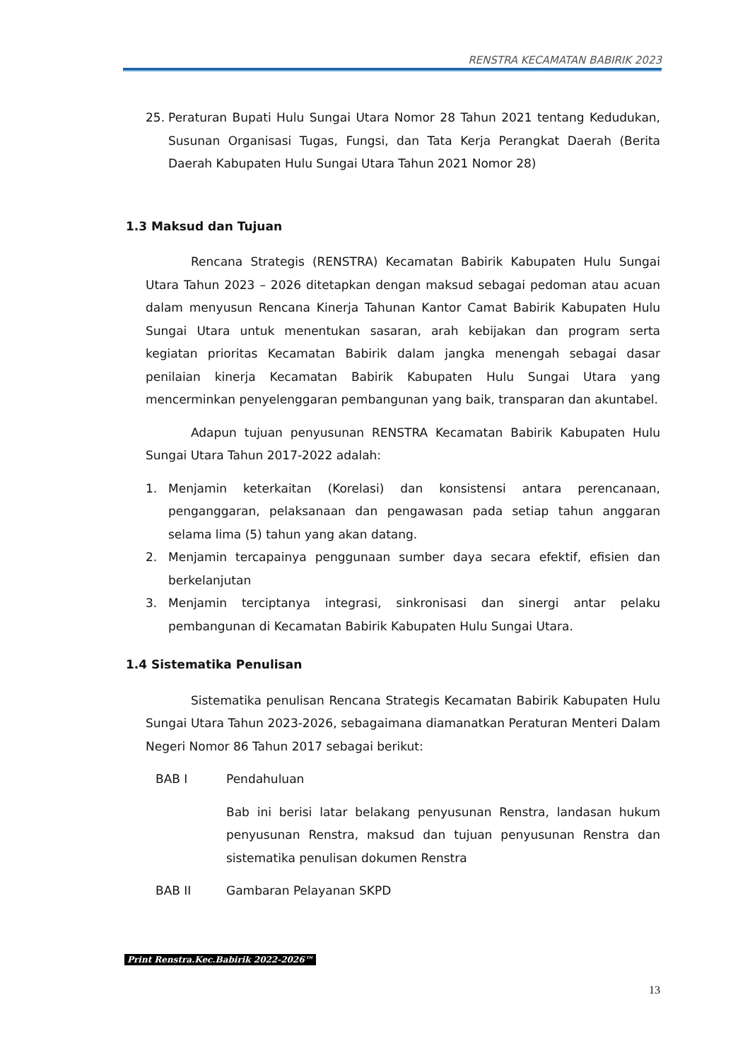RENSTRA KECAMATAN BABIRIK 2023
25. Peraturan Bupati Hulu Sungai Utara Nomor 28 Tahun 2021 tentang Kedudukan, Susunan Organisasi Tugas, Fungsi, dan Tata Kerja Perangkat Daerah (Berita Daerah Kabupaten Hulu Sungai Utara Tahun 2021 Nomor 28)
1.3 Maksud dan Tujuan
Rencana Strategis (RENSTRA) Kecamatan Babirik Kabupaten Hulu Sungai Utara Tahun 2023 – 2026 ditetapkan dengan maksud sebagai pedoman atau acuan dalam menyusun Rencana Kinerja Tahunan Kantor Camat Babirik Kabupaten Hulu Sungai Utara untuk menentukan sasaran, arah kebijakan dan program serta kegiatan prioritas Kecamatan Babirik dalam jangka menengah sebagai dasar penilaian kinerja Kecamatan Babirik Kabupaten Hulu Sungai Utara yang mencerminkan penyelenggaran pembangunan yang baik, transparan dan akuntabel.
Adapun tujuan penyusunan RENSTRA Kecamatan Babirik Kabupaten Hulu Sungai Utara Tahun 2017-2022 adalah:
1. Menjamin keterkaitan (Korelasi) dan konsistensi antara perencanaan, penganggaran, pelaksanaan dan pengawasan pada setiap tahun anggaran selama lima (5) tahun yang akan datang.
2. Menjamin tercapainya penggunaan sumber daya secara efektif, efisien dan berkelanjutan
3. Menjamin terciptanya integrasi, sinkronisasi dan sinergi antar pelaku pembangunan di Kecamatan Babirik Kabupaten Hulu Sungai Utara.
1.4 Sistematika Penulisan
Sistematika penulisan Rencana Strategis Kecamatan Babirik Kabupaten Hulu Sungai Utara Tahun 2023-2026, sebagaimana diamanatkan Peraturan Menteri Dalam Negeri Nomor 86 Tahun 2017 sebagai berikut:
BAB I Pendahuluan
Bab ini berisi latar belakang penyusunan Renstra, landasan hukum penyusunan Renstra, maksud dan tujuan penyusunan Renstra dan sistematika penulisan dokumen Renstra
BAB II Gambaran Pelayanan SKPD
Print Renstra.Kec.Babirik 2022-2026™
13